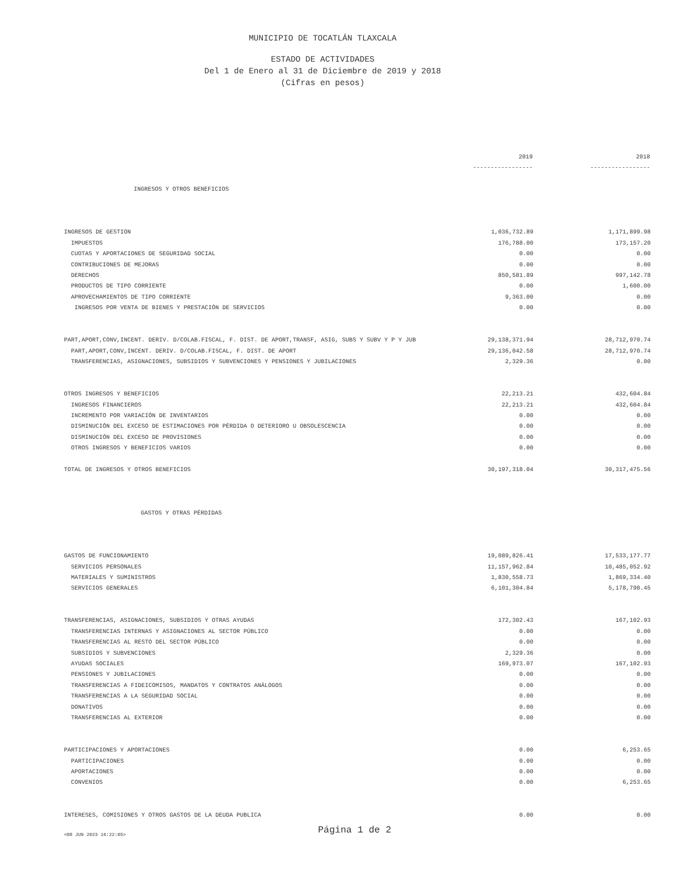MUNICIPIO DE TOCATLÁN TLAXCALA
ESTADO DE ACTIVIDADES
Del 1 de Enero al 31 de Diciembre de 2019 y 2018
(Cifras en pesos)
| | 2019 | 2018 |
| | ----------------- | ----------------- |
| INGRESOS Y OTROS BENEFICIOS | | |
| INGRESOS DE GESTION | 1,036,732.89 | 1,171,899.98 |
| IMPUESTOS | 176,788.00 | 173,157.20 |
| CUOTAS Y APORTACIONES DE SEGURIDAD SOCIAL | 0.00 | 0.00 |
| CONTRIBUCIONES DE MEJORAS | 0.00 | 0.00 |
| DERECHOS | 850,581.89 | 997,142.78 |
| PRODUCTOS DE TIPO CORRIENTE | 0.00 | 1,600.00 |
| APROVECHAMIENTOS DE TIPO CORRIENTE | 9,363.00 | 0.00 |
| INGRESOS POR VENTA DE BIENES Y PRESTACIÓN DE SERVICIOS | 0.00 | 0.00 |
| PART,APORT,CONV,INCENT. DERIV. D/COLAB.FISCAL, F. DIST. DE APORT,TRANSF, ASIG, SUBS Y SUBV Y P Y JUB | 29,138,371.94 | 28,712,970.74 |
| PART,APORT,CONV,INCENT. DERIV. D/COLAB.FISCAL, F. DIST. DE APORT | 29,136,042.58 | 28,712,970.74 |
| TRANSFERENCIAS, ASIGNACIONES, SUBSIDIOS Y SUBVENCIONES Y PENSIONES Y JUBILACIONES | 2,329.36 | 0.00 |
| OTROS INGRESOS Y BENEFICIOS | 22,213.21 | 432,604.84 |
| INGRESOS FINANCIEROS | 22,213.21 | 432,604.84 |
| INCREMENTO POR VARIACIÓN DE INVENTARIOS | 0.00 | 0.00 |
| DISMINUCIÓN DEL EXCESO DE ESTIMACIONES POR PÉRDIDA O DETERIORO U OBSOLESCENCIA | 0.00 | 0.00 |
| DISMINUCIÓN DEL EXCESO DE PROVISIONES | 0.00 | 0.00 |
| OTROS INGRESOS Y BENEFICIOS VARIOS | 0.00 | 0.00 |
| TOTAL DE INGRESOS Y OTROS BENEFICIOS | 30,197,318.04 | 30,317,475.56 |
| GASTOS Y OTRAS PÉRDIDAS | | |
| GASTOS DE FUNCIONAMIENTO | 19,089,826.41 | 17,533,177.77 |
| SERVICIOS PERSONALES | 11,157,962.84 | 10,485,052.92 |
| MATERIALES Y SUMINISTROS | 1,830,558.73 | 1,869,334.40 |
| SERVICIOS GENERALES | 6,101,304.84 | 5,178,790.45 |
| TRANSFERENCIAS, ASIGNACIONES, SUBSIDIOS Y OTRAS AYUDAS | 172,302.43 | 167,102.93 |
| TRANSFERENCIAS INTERNAS Y ASIGNACIONES AL SECTOR PÚBLICO | 0.00 | 0.00 |
| TRANSFERENCIAS AL RESTO DEL SECTOR PÚBLICO | 0.00 | 0.00 |
| SUBSIDIOS Y SUBVENCIONES | 2,329.36 | 0.00 |
| AYUDAS SOCIALES | 169,973.07 | 167,102.93 |
| PENSIONES Y JUBILACIONES | 0.00 | 0.00 |
| TRANSFERENCIAS A FIDEICOMISOS, MANDATOS Y CONTRATOS ANÁLOGOS | 0.00 | 0.00 |
| TRANSFERENCIAS A LA SEGURIDAD SOCIAL | 0.00 | 0.00 |
| DONATIVOS | 0.00 | 0.00 |
| TRANSFERENCIAS AL EXTERIOR | 0.00 | 0.00 |
| PARTICIPACIONES Y APORTACIONES | 0.00 | 6,253.65 |
| PARTICIPACIONES | 0.00 | 0.00 |
| APORTACIONES | 0.00 | 0.00 |
| CONVENIOS | 0.00 | 6,253.65 |
| INTERESES, COMISIONES Y OTROS GASTOS DE LA DEUDA PUBLICA | 0.00 | 0.00 |
<08 JUN 2023 16:22:05> Página 1 de 2